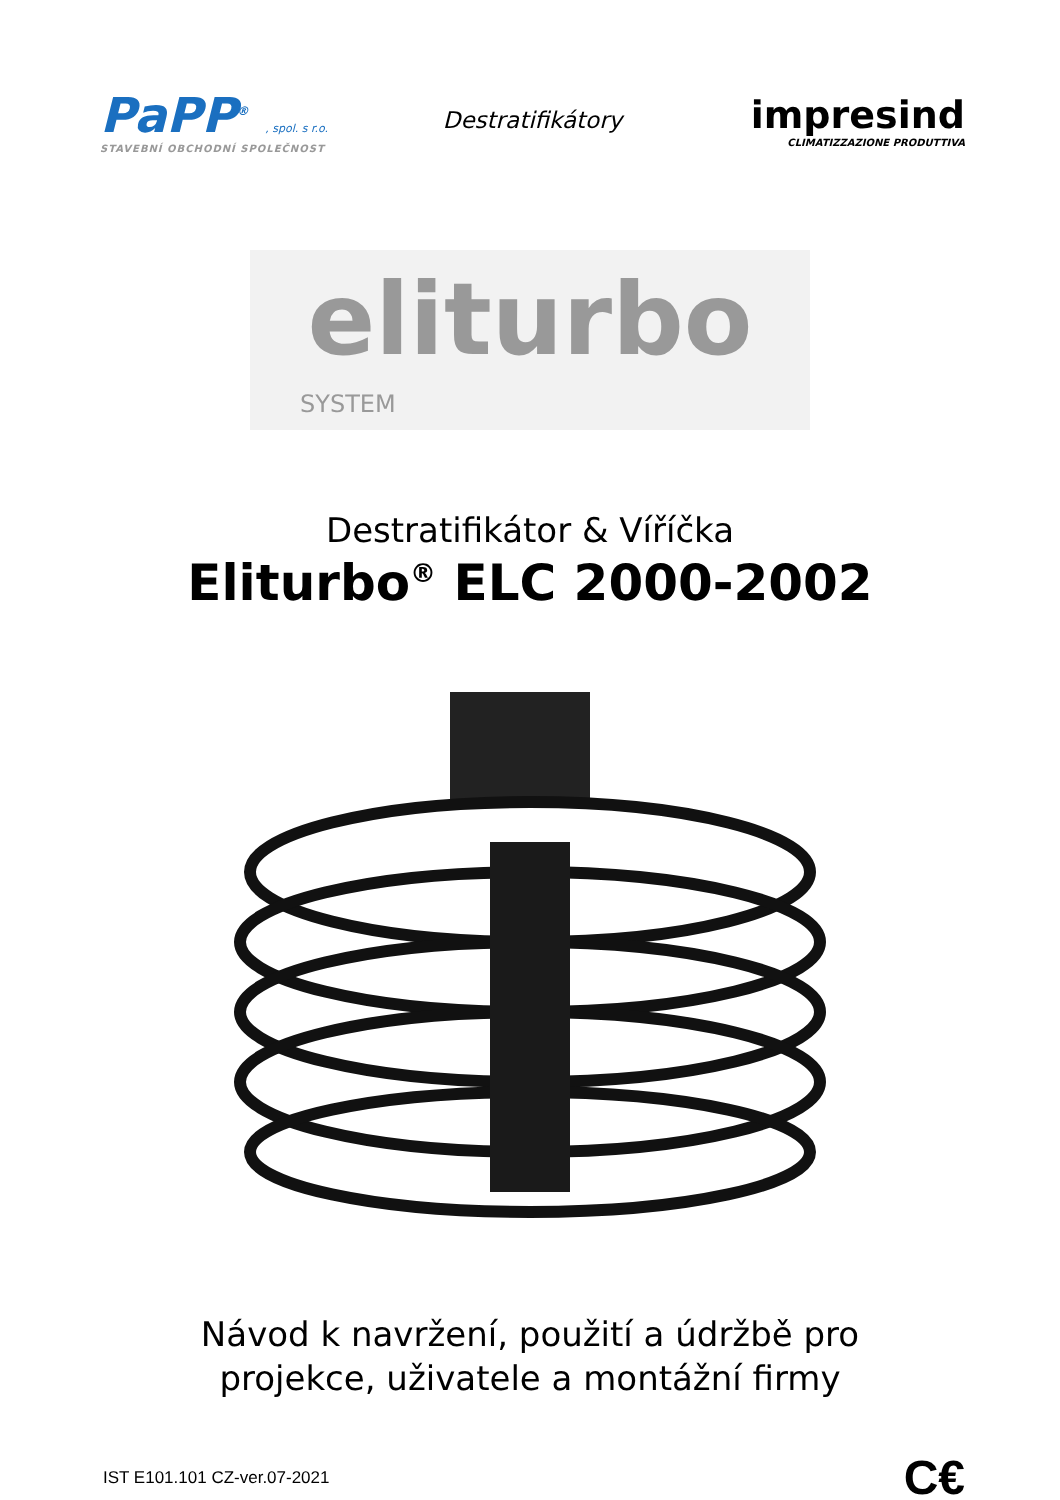PaPP<sup>®</sup> , spol. s r.o.
STAVEBNÍ OBCHODNÍ SPOLEČNOST
Destratifikátory
impresind
CLIMATIZZAZIONE PRODUTTIVA
eliturbo
SYSTEM
Destratifikátor & Víříčka
Eliturbo<sup>®</sup> ELC 2000-2002
Návod k navržení, použití a údržbě pro
projekce, uživatele a montážní firmy
IST E101.101 CZ-ver.07-2021
C€